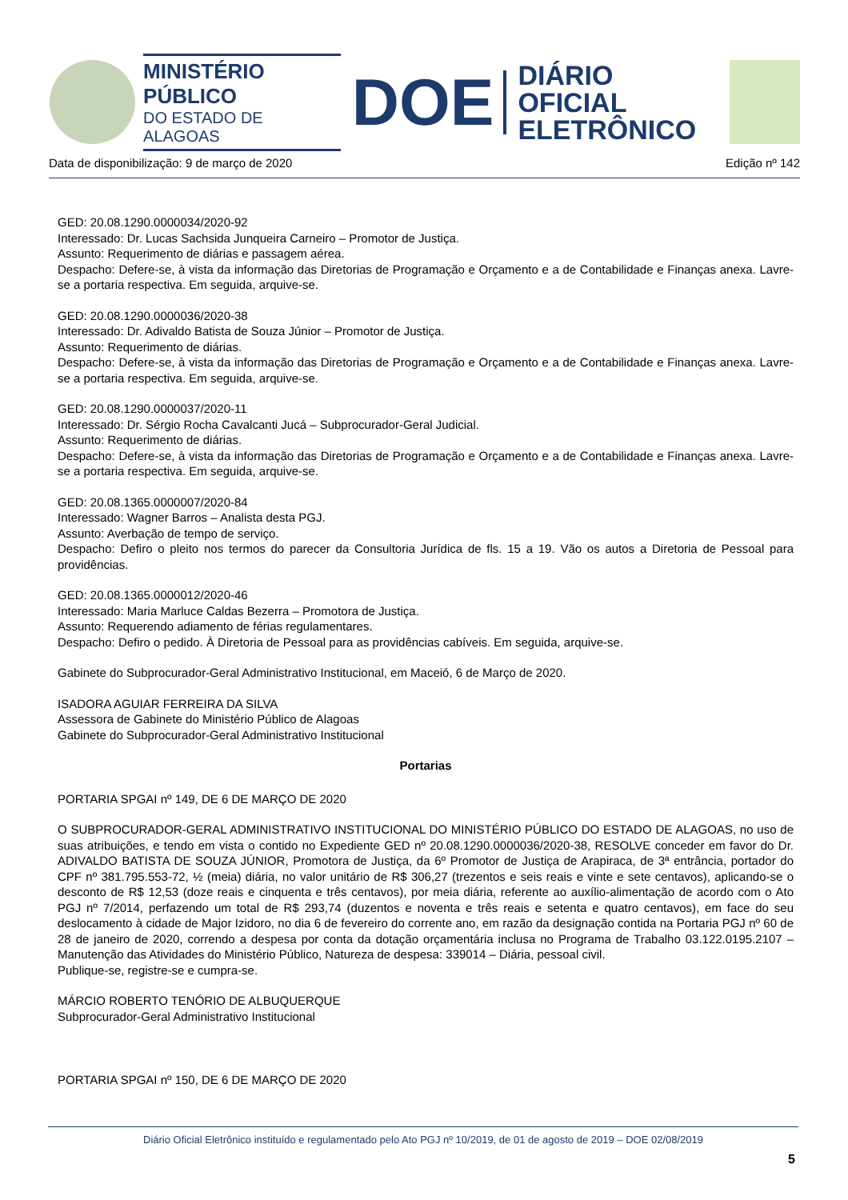MINISTÉRIO PÚBLICO
DO ESTADO DE ALAGOAS
DOE
DIÁRIO OFICIAL
ELETRÔNICO
Data de disponibilização: 9 de março de 2020 Edição nº 142
GED: 20.08.1290.0000034/2020-92
Interessado: Dr. Lucas Sachsida Junqueira Carneiro – Promotor de Justiça.
Assunto: Requerimento de diárias e passagem aérea.
Despacho: Defere-se, à vista da informação das Diretorias de Programação e Orçamento e a de Contabilidade e Finanças anexa. Lavre-se a portaria respectiva. Em seguida, arquive-se.
GED: 20.08.1290.0000036/2020-38
Interessado: Dr. Adivaldo Batista de Souza Júnior – Promotor de Justiça.
Assunto: Requerimento de diárias.
Despacho: Defere-se, à vista da informação das Diretorias de Programação e Orçamento e a de Contabilidade e Finanças anexa. Lavre-se a portaria respectiva. Em seguida, arquive-se.
GED: 20.08.1290.0000037/2020-11
Interessado: Dr. Sérgio Rocha Cavalcanti Jucá – Subprocurador-Geral Judicial.
Assunto: Requerimento de diárias.
Despacho: Defere-se, à vista da informação das Diretorias de Programação e Orçamento e a de Contabilidade e Finanças anexa. Lavre-se a portaria respectiva. Em seguida, arquive-se.
GED: 20.08.1365.0000007/2020-84
Interessado: Wagner Barros – Analista desta PGJ.
Assunto: Averbação de tempo de serviço.
Despacho: Defiro o pleito nos termos do parecer da Consultoria Jurídica de fls. 15 a 19. Vão os autos a Diretoria de Pessoal para providências.
GED: 20.08.1365.0000012/2020-46
Interessado: Maria Marluce Caldas Bezerra – Promotora de Justiça.
Assunto: Requerendo adiamento de férias regulamentares.
Despacho: Defiro o pedido. À Diretoria de Pessoal para as providências cabíveis. Em seguida, arquive-se.
Gabinete do Subprocurador-Geral Administrativo Institucional, em Maceió, 6 de Março de 2020.
ISADORA AGUIAR FERREIRA DA SILVA
Assessora de Gabinete do Ministério Público de Alagoas
Gabinete do Subprocurador-Geral Administrativo Institucional
Portarias
PORTARIA SPGAI nº 149, DE 6 DE MARÇO DE 2020
O SUBPROCURADOR-GERAL ADMINISTRATIVO INSTITUCIONAL DO MINISTÉRIO PÚBLICO DO ESTADO DE ALAGOAS, no uso de suas atribuições, e tendo em vista o contido no Expediente GED nº 20.08.1290.0000036/2020-38, RESOLVE conceder em favor do Dr. ADIVALDO BATISTA DE SOUZA JÚNIOR, Promotora de Justiça, da 6º Promotor de Justiça de Arapiraca, de 3ª entrância, portador do CPF nº 381.795.553-72, ½ (meia) diária, no valor unitário de R$ 306,27 (trezentos e seis reais e vinte e sete centavos), aplicando-se o desconto de R$ 12,53 (doze reais e cinquenta e três centavos), por meia diária, referente ao auxílio-alimentação de acordo com o Ato PGJ nº 7/2014, perfazendo um total de R$ 293,74 (duzentos e noventa e três reais e setenta e quatro centavos), em face do seu deslocamento à cidade de Major Izidoro, no dia 6 de fevereiro do corrente ano, em razão da designação contida na Portaria PGJ nº 60 de 28 de janeiro de 2020, correndo a despesa por conta da dotação orçamentária inclusa no Programa de Trabalho 03.122.0195.2107 – Manutenção das Atividades do Ministério Público, Natureza de despesa: 339014 – Diária, pessoal civil.
Publique-se, registre-se e cumpra-se.
MÁRCIO ROBERTO TENÓRIO DE ALBUQUERQUE
Subprocurador-Geral Administrativo Institucional
PORTARIA SPGAI nº 150, DE 6 DE MARÇO DE 2020
Diário Oficial Eletrônico instituído e regulamentado pelo Ato PGJ nº 10/2019, de 01 de agosto de 2019 – DOE 02/08/2019
5